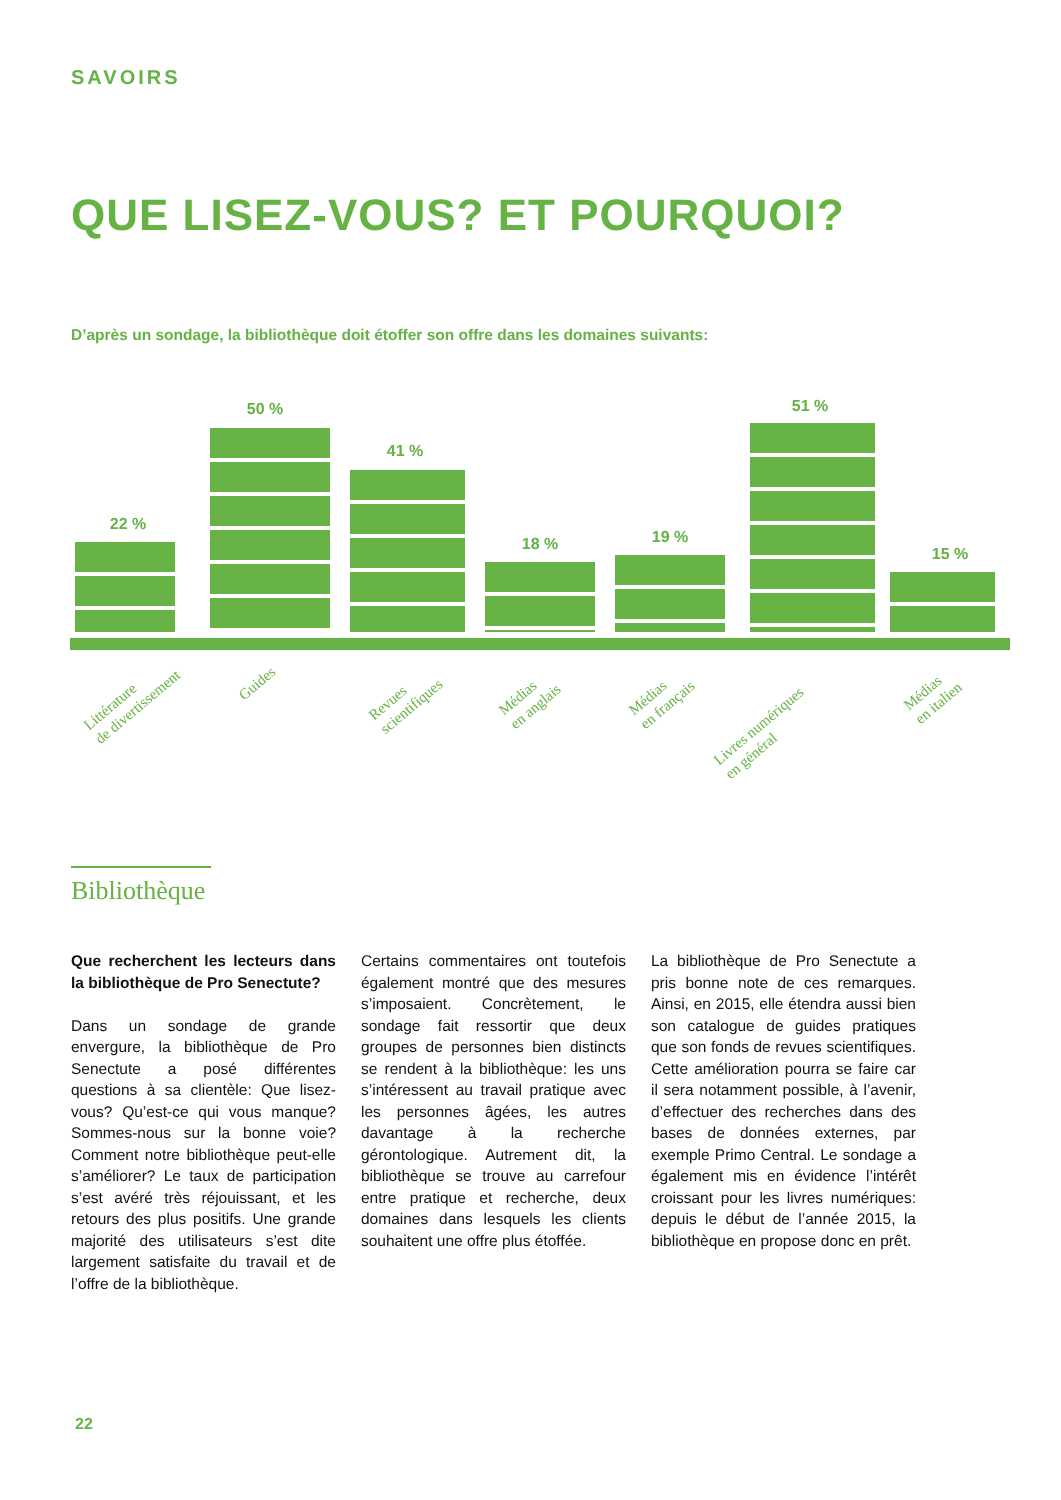SAVOIRS
QUE LISEZ-VOUS? ET POURQUOI?
D’après un sondage, la bibliothèque doit étoffer son offre dans les domaines suivants:
22 %
50 %
41 %
18 % 19 %
51 %
15 %
Littérature
de divertissement
Guides
Revues
scientifiques
Médias
en anglais
Médias
en français
Livres numériques
en général
Médias
en italien
Bibliothèque
Que recherchent les lecteurs dans la bibliothèque de Pro Senectute?
Dans un sondage de grande envergure, la bibliothèque de Pro Senectute a posé différentes questions à sa clientèle: Que lisez-vous? Qu’est-ce qui vous manque? Sommes-nous sur la bonne voie? Comment notre bibliothèque peut-elle s’améliorer? Le taux de participation s’est avéré très réjouissant, et les retours des plus positifs. Une grande majorité des utilisateurs s’est dite largement satisfaite du travail et de l’offre de la bibliothèque.
Certains commentaires ont toutefois également montré que des mesures s’imposaient. Concrètement, le sondage fait ressortir que deux groupes de personnes bien distincts se rendent à la bibliothèque: les uns s’intéressent au travail pratique avec les personnes âgées, les autres davantage à la recherche gérontologique. Autrement dit, la bibliothèque se trouve au carrefour entre pratique et recherche, deux domaines dans lesquels les clients souhaitent une offre plus étoffée.
La bibliothèque de Pro Senectute a pris bonne note de ces remarques. Ainsi, en 2015, elle étendra aussi bien son catalogue de guides pratiques que son fonds de revues scientifiques. Cette amélioration pourra se faire car il sera notamment possible, à l’avenir, d’effectuer des recherches dans des bases de données externes, par exemple Primo Central. Le sondage a également mis en évidence l’intérêt croissant pour les livres numériques: depuis le début de l’année 2015, la bibliothèque en propose donc en prêt.
22